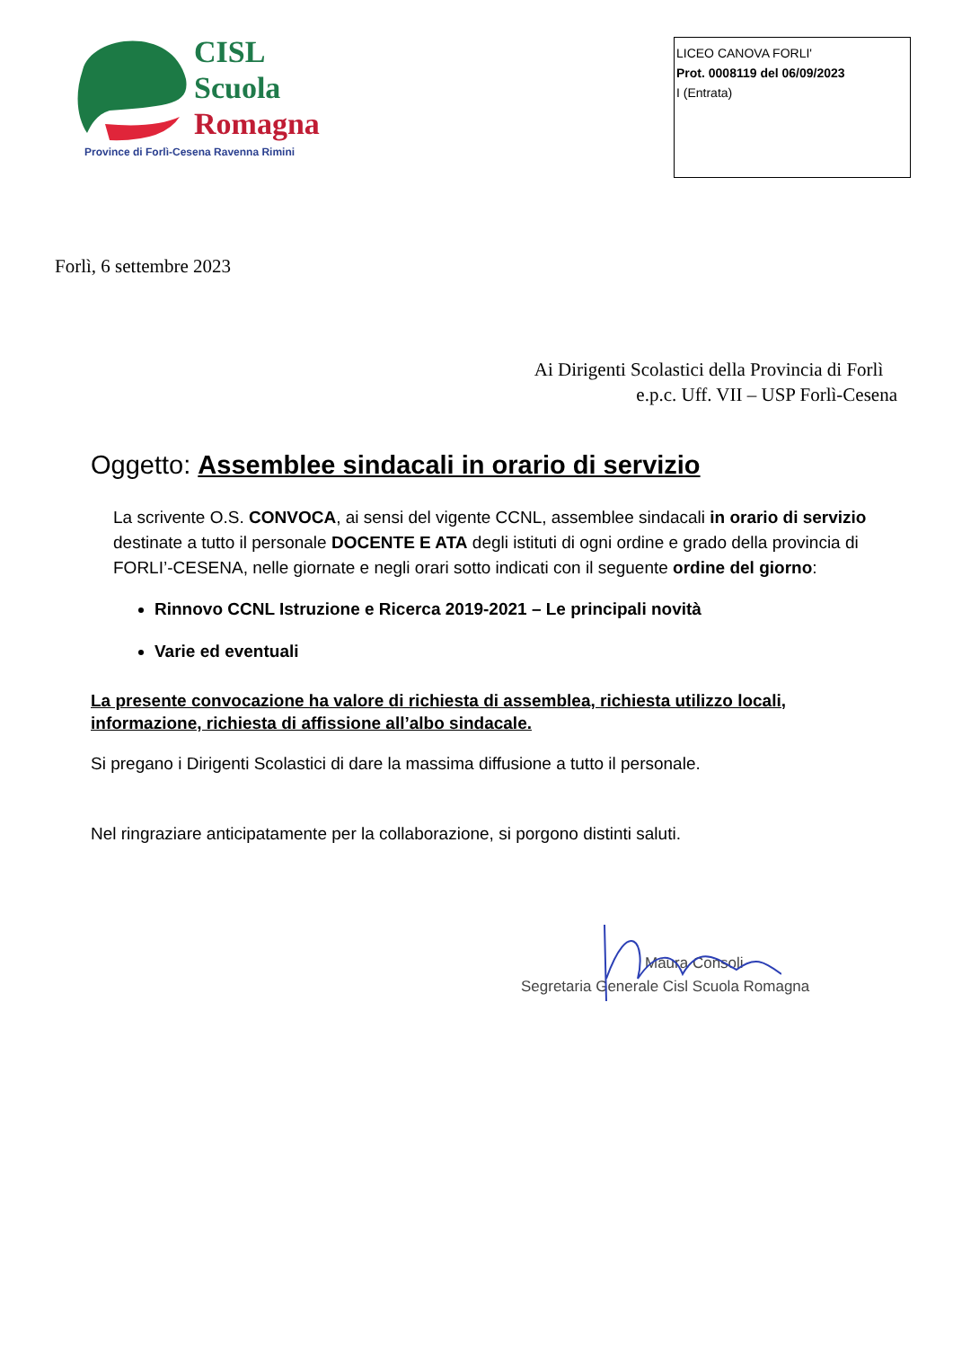CISL
Scuola
Romagna
Province di Forlì-Cesena Ravenna Rimini
LICEO CANOVA FORLI'
Prot. 0008119 del 06/09/2023
I (Entrata)
Forlì, 6 settembre 2023
Ai Dirigenti Scolastici della Provincia di Forlì
e.p.c. Uff. VII – USP Forlì-Cesena
Oggetto: Assemblee sindacali in orario di servizio
La scrivente O.S. CONVOCA, ai sensi del vigente CCNL, assemblee sindacali in orario di servizio destinate a tutto il personale DOCENTE E ATA degli istituti di ogni ordine e grado della provincia di FORLI’-CESENA, nelle giornate e negli orari sotto indicati con il seguente ordine del giorno:
Rinnovo CCNL Istruzione e Ricerca 2019-2021 – Le principali novità
Varie ed eventuali
La presente convocazione ha valore di richiesta di assemblea, richiesta utilizzo locali, informazione, richiesta di affissione all’albo sindacale.
Si pregano i Dirigenti Scolastici di dare la massima diffusione a tutto il personale.
Nel ringraziare anticipatamente per la collaborazione, si porgono distinti saluti.
Maura Consoli
Segretaria Generale Cisl Scuola Romagna